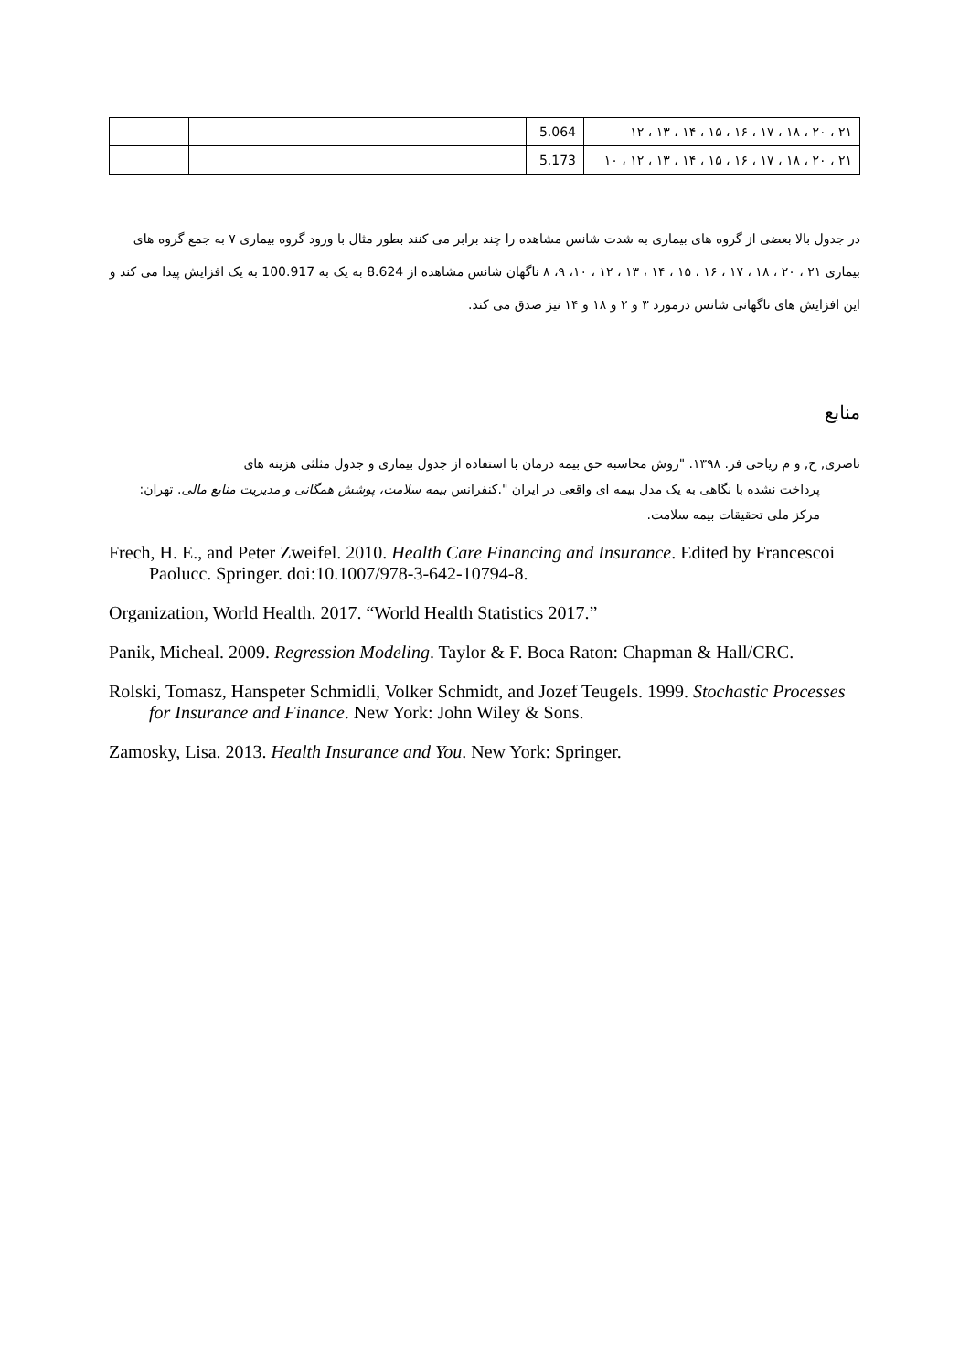| ۲۱ ، ۲۰ ، ۱۸ ، ۱۷ ، ۱۶ ، ۱۵ ، ۱۴ ، ۱۳ ، ۱۲ | 5.064 | | |
| ۲۱ ، ۲۰ ، ۱۸ ، ۱۷ ، ۱۶ ، ۱۵ ، ۱۴ ، ۱۳ ، ۱۲ ، ۱۰ | 5.173 | | |
در جدول بالا بعضی از گروه های بیماری به شدت شانس مشاهده را چند برابر می کنند بطور مثال با ورود گروه بیماری ۷ به جمع گروه های بیماری ۲۱ ، ۲۰ ، ۱۸ ، ۱۷ ، ۱۶ ، ۱۵ ، ۱۴ ، ۱۳ ، ۱۲ ، ۱۰، ۹، ۸ ناگهان شانس مشاهده از 8.624 به یک به 100.917 به یک افزایش پیدا می کند و این افزایش های ناگهانی شانس درمورد ۳ و ۲ و ۱۸ و ۱۴ نیز صدق می کند.
منابع
ناصری, ح, و م ریاحی فر. ۱۳۹۸. "روش محاسبه حق بیمه درمان با استفاده از جدول بیماری و جدول مثلثی هزینه های
پرداخت نشده با نگاهی به یک مدل بیمه ای واقعی در ایران ".کنفرانس بیمه سلامت، پوشش همگانی و مدیریت منابع مالی. تهران: مرکز ملی تحقیقات بیمه سلامت.
Frech, H. E., and Peter Zweifel. 2010. Health Care Financing and Insurance. Edited by Francescoi Paolucc. Springer. doi:10.1007/978-3-642-10794-8.
Organization, World Health. 2017. “World Health Statistics 2017.”
Panik, Micheal. 2009. Regression Modeling. Taylor & F. Boca Raton: Chapman & Hall/CRC.
Rolski, Tomasz, Hanspeter Schmidli, Volker Schmidt, and Jozef Teugels. 1999. Stochastic Processes for Insurance and Finance. New York: John Wiley & Sons.
Zamosky, Lisa. 2013. Health Insurance and You. New York: Springer.